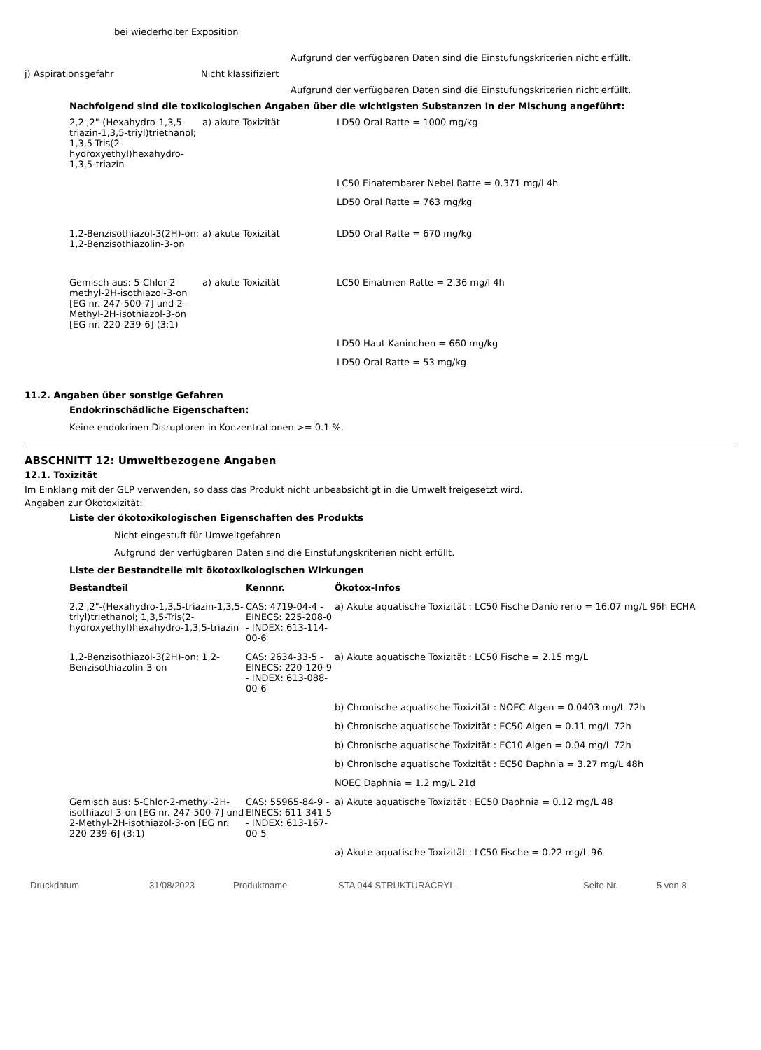bei wiederholter Exposition
Aufgrund der verfügbaren Daten sind die Einstufungskriterien nicht erfüllt.
j) Aspirationsgefahr Nicht klassifiziert
Aufgrund der verfügbaren Daten sind die Einstufungskriterien nicht erfüllt.
Nachfolgend sind die toxikologischen Angaben über die wichtigsten Substanzen in der Mischung angeführt:
| 2,2',2"-(Hexahydro-1,3,5-triazin-1,3,5-triyl)triethanol; 1,3,5-Tris(2-hydroxyethyl)hexahydro-1,3,5-triazin | a) akute Toxizität | LD50 Oral Ratte = 1000 mg/kg |
| | | LC50 Einatembarer Nebel Ratte = 0.371 mg/l 4h |
| | | LD50 Oral Ratte = 763 mg/kg |
| 1,2-Benzisothiazol-3(2H)-on; 1,2-Benzisothiazolin-3-on | a) akute Toxizität | LD50 Oral Ratte = 670 mg/kg |
| Gemisch aus: 5-Chlor-2-methyl-2H-isothiazol-3-on [EG nr. 247-500-7] und 2-Methyl-2H-isothiazol-3-on [EG nr. 220-239-6] (3:1) | a) akute Toxizität | LC50 Einatmen Ratte = 2.36 mg/l 4h |
| | | LD50 Haut Kaninchen = 660 mg/kg |
| | | LD50 Oral Ratte = 53 mg/kg |
11.2. Angaben über sonstige Gefahren
Endokrinschädliche Eigenschaften:
Keine endokrinen Disruptoren in Konzentrationen >= 0.1 %.
ABSCHNITT 12: Umweltbezogene Angaben
12.1. Toxizität
Im Einklang mit der GLP verwenden, so dass das Produkt nicht unbeabsichtigt in die Umwelt freigesetzt wird.
Angaben zur Ökotoxizität:
Liste der ökotoxikologischen Eigenschaften des Produkts
Nicht eingestuft für Umweltgefahren
Aufgrund der verfügbaren Daten sind die Einstufungskriterien nicht erfüllt.
Liste der Bestandteile mit ökotoxikologischen Wirkungen
| Bestandteil | Kennnr. | Ökotox-Infos |
| --- | --- | --- |
| 2,2',2"-(Hexahydro-1,3,5-triazin-1,3,5-triyl)triethanol; 1,3,5-Tris(2-hydroxyethyl)hexahydro-1,3,5-triazin | CAS: 4719-04-4 - EINECS: 225-208-0 - INDEX: 613-114-00-6 | a) Akute aquatische Toxizität : LC50 Fische Danio rerio = 16.07 mg/L 96h ECHA |
| 1,2-Benzisothiazol-3(2H)-on; 1,2-Benzisothiazolin-3-on | CAS: 2634-33-5 - EINECS: 220-120-9 - INDEX: 613-088-00-6 | a) Akute aquatische Toxizität : LC50 Fische = 2.15 mg/L |
| | | b) Chronische aquatische Toxizität : NOEC Algen = 0.0403 mg/L 72h |
| | | b) Chronische aquatische Toxizität : EC50 Algen = 0.11 mg/L 72h |
| | | b) Chronische aquatische Toxizität : EC10 Algen = 0.04 mg/L 72h |
| | | b) Chronische aquatische Toxizität : EC50 Daphnia = 3.27 mg/L 48h |
| | | NOEC Daphnia = 1.2 mg/L 21d |
| Gemisch aus: 5-Chlor-2-methyl-2H-isothiazol-3-on [EG nr. 247-500-7] und 2-Methyl-2H-isothiazol-3-on [EG nr. 220-239-6] (3:1) | CAS: 55965-84-9 - EINECS: 611-341-5 - INDEX: 613-167-00-5 | a) Akute aquatische Toxizität : EC50 Daphnia = 0.12 mg/L 48 |
| | | a) Akute aquatische Toxizität : LC50 Fische = 0.22 mg/L 96 |
Druckdatum 31/08/2023 Produktname STA 044 STRUKTURACRYL Seite Nr. 5 von 8